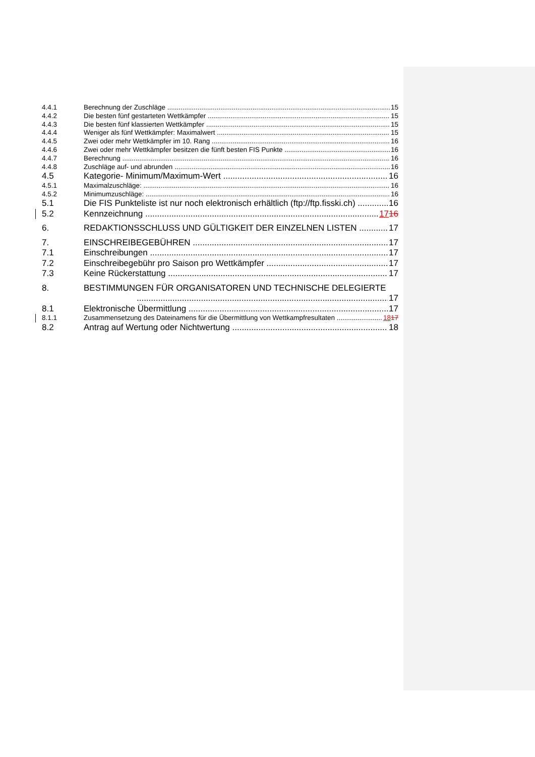4.4.1 Berechnung der Zuschläge 15
4.4.2 Die besten fünf gestarteten Wettkämpfer 15
4.4.3 Die besten fünf klassierten Wettkämpfer 15
4.4.4 Weniger als fünf Wettkämpfer: Maximalwert 15
4.4.5 Zwei oder mehr Wettkämpfer im 10. Rang 16
4.4.6 Zwei oder mehr Wettkämpfer besitzen die fünft besten FIS Punkte 16
4.4.7 Berechnung 16
4.4.8 Zuschläge auf- und abrunden 16
4.5 Kategorie- Minimum/Maximum-Wert 16
4.5.1 Maximalzuschläge: 16
4.5.2 Minimumzuschläge: 16
5.1 Die FIS Punkteliste ist nur noch elektronisch erhältlich (ftp://ftp.fisski.ch) 16
5.2 Kennzeichnung 1716
6. REDAKTIONSSCHLUSS UND GÜLTIGKEIT DER EINZELNEN LISTEN 17
7. EINSCHREIBEGEBÜHREN 17
7.1 Einschreibungen 17
7.2 Einschreibegebühr pro Saison pro Wettkämpfer 17
7.3 Keine Rückerstattung 17
8. BESTIMMUNGEN FÜR ORGANISATOREN UND TECHNISCHE DELEGIERTE
17
8.1 Elektronische Übermittlung 17
8.1.1 Zusammensetzung des Dateinamens für die Übermittlung von Wettkampfresultaten 1817
8.2 Antrag auf Wertung oder Nichtwertung 18